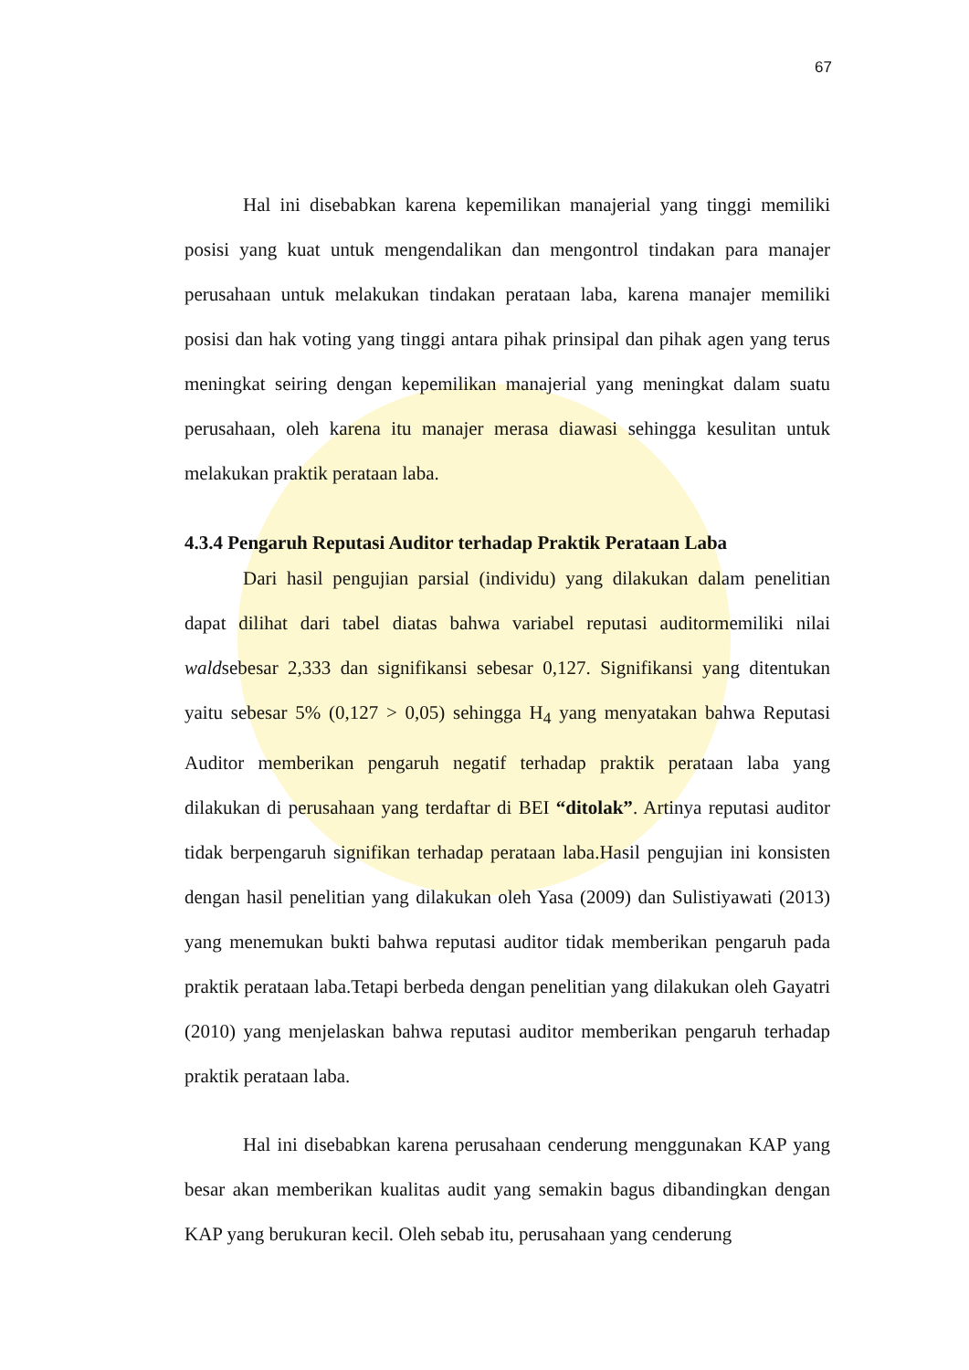67
Hal ini disebabkan karena kepemilikan manajerial yang tinggi memiliki posisi yang kuat untuk mengendalikan dan mengontrol tindakan para manajer perusahaan untuk melakukan tindakan perataan laba, karena manajer memiliki posisi dan hak voting yang tinggi antara pihak prinsipal dan pihak agen yang terus meningkat seiring dengan kepemilikan manajerial yang meningkat dalam suatu perusahaan, oleh karena itu manajer merasa diawasi sehingga kesulitan untuk melakukan praktik perataan laba.
4.3.4 Pengaruh Reputasi Auditor terhadap Praktik Perataan Laba
Dari hasil pengujian parsial (individu) yang dilakukan dalam penelitian dapat dilihat dari tabel diatas bahwa variabel reputasi auditormemiliki nilai waldsebesar 2,333 dan signifikansi sebesar 0,127. Signifikansi yang ditentukan yaitu sebesar 5% (0,127 > 0,05) sehingga H<sub>4</sub> yang menyatakan bahwa Reputasi Auditor memberikan pengaruh negatif terhadap praktik perataan laba yang dilakukan di perusahaan yang terdaftar di BEI “ditolak”. Artinya reputasi auditor tidak berpengaruh signifikan terhadap perataan laba.Hasil pengujian ini konsisten dengan hasil penelitian yang dilakukan oleh Yasa (2009) dan Sulistiyawati (2013) yang menemukan bukti bahwa reputasi auditor tidak memberikan pengaruh pada praktik perataan laba.Tetapi berbeda dengan penelitian yang dilakukan oleh Gayatri (2010) yang menjelaskan bahwa reputasi auditor memberikan pengaruh terhadap praktik perataan laba.
Hal ini disebabkan karena perusahaan cenderung menggunakan KAP yang besar akan memberikan kualitas audit yang semakin bagus dibandingkan dengan KAP yang berukuran kecil. Oleh sebab itu, perusahaan yang cenderung